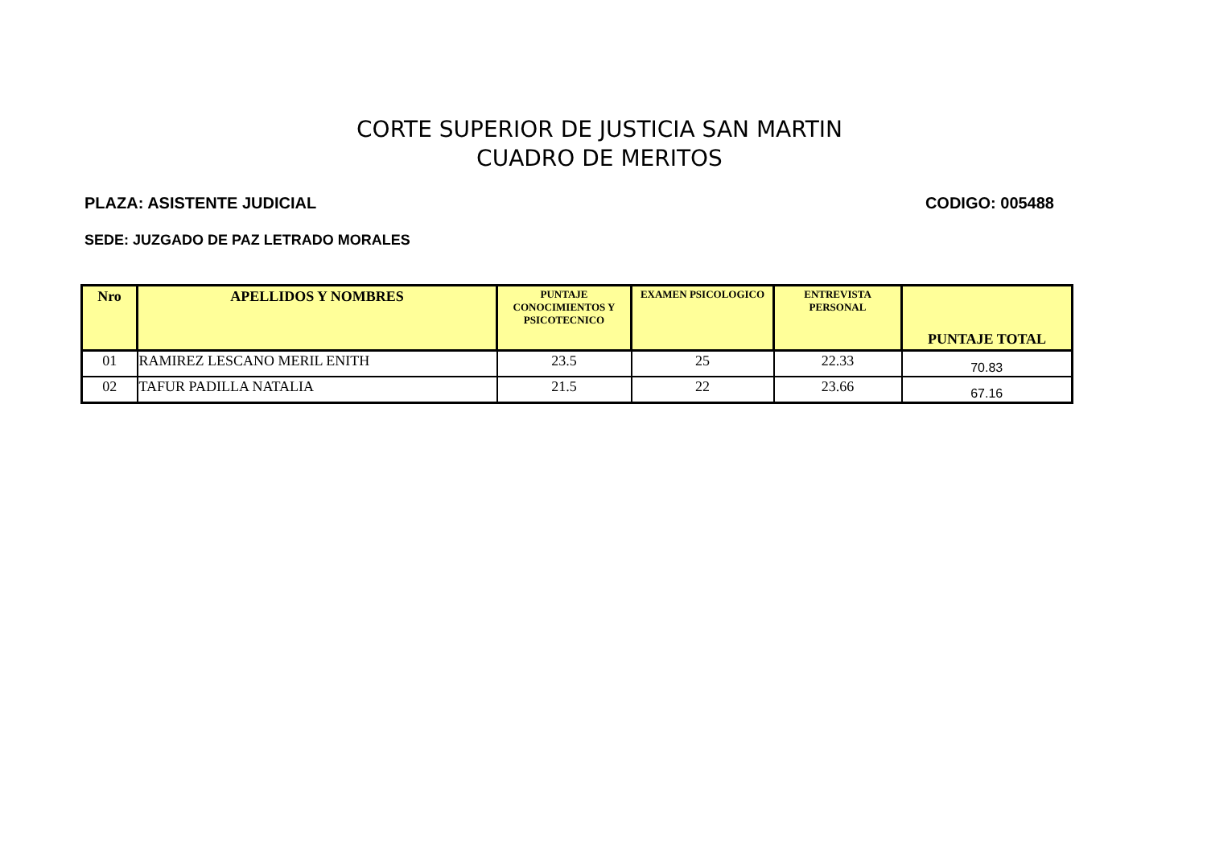CORTE SUPERIOR DE JUSTICIA SAN MARTIN
CUADRO DE MERITOS
PLAZA: ASISTENTE JUDICIAL CODIGO: 005488
SEDE: JUZGADO DE PAZ LETRADO MORALES
| Nro | APELLIDOS Y NOMBRES | PUNTAJE CONOCIMIENTOS Y PSICOTECNICO | EXAMEN PSICOLOGICO | ENTREVISTA PERSONAL | PUNTAJE TOTAL |
| --- | --- | --- | --- | --- | --- |
| 01 | RAMIREZ LESCANO MERIL ENITH | 23.5 | 25 | 22.33 | 70.83 |
| 02 | TAFUR PADILLA NATALIA | 21.5 | 22 | 23.66 | 67.16 |